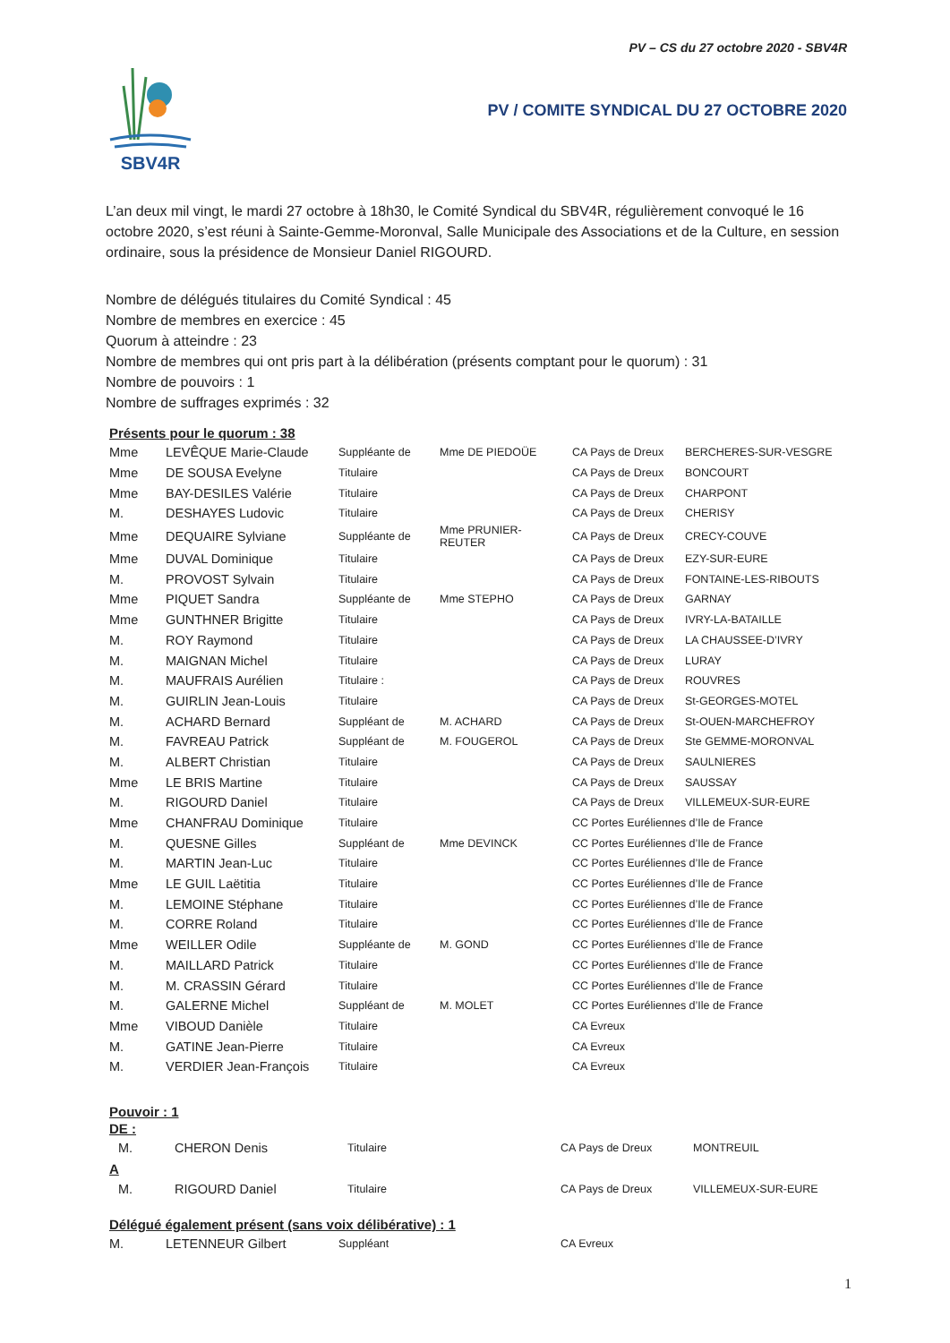PV – CS du 27 octobre 2020 - SBV4R
SBV4R
PV / COMITE SYNDICAL DU 27 OCTOBRE 2020
L’an deux mil vingt, le mardi 27 octobre à 18h30, le Comité Syndical du SBV4R, régulièrement convoqué le 16 octobre 2020, s’est réuni à Sainte-Gemme-Moronval, Salle Municipale des Associations et de la Culture, en session ordinaire, sous la présidence de Monsieur Daniel RIGOURD.
Nombre de délégués titulaires du Comité Syndical : 45
Nombre de membres en exercice : 45
Quorum à atteindre : 23
Nombre de membres qui ont pris part à la délibération (présents comptant pour le quorum) : 31
Nombre de pouvoirs : 1
Nombre de suffrages exprimés : 32
Présents pour le quorum : 38
| Mme | LEVÊQUE Marie-Claude | Suppléante de | Mme DE PIEDOÜE | CA Pays de Dreux | BERCHERES-SUR-VESGRE |
| Mme | DE SOUSA Evelyne | Titulaire | | CA Pays de Dreux | BONCOURT |
| Mme | BAY-DESILES Valérie | Titulaire | | CA Pays de Dreux | CHARPONT |
| M. | DESHAYES Ludovic | Titulaire | | CA Pays de Dreux | CHERISY |
| Mme | DEQUAIRE Sylviane | Suppléante de | Mme PRUNIER-REUTER | CA Pays de Dreux | CRECY-COUVE |
| Mme | DUVAL Dominique | Titulaire | | CA Pays de Dreux | EZY-SUR-EURE |
| M. | PROVOST Sylvain | Titulaire | | CA Pays de Dreux | FONTAINE-LES-RIBOUTS |
| Mme | PIQUET Sandra | Suppléante de | Mme STEPHO | CA Pays de Dreux | GARNAY |
| Mme | GUNTHNER Brigitte | Titulaire | | CA Pays de Dreux | IVRY-LA-BATAILLE |
| M. | ROY Raymond | Titulaire | | CA Pays de Dreux | LA CHAUSSEE-D’IVRY |
| M. | MAIGNAN Michel | Titulaire | | CA Pays de Dreux | LURAY |
| M. | MAUFRAIS Aurélien | Titulaire : | | CA Pays de Dreux | ROUVRES |
| M. | GUIRLIN Jean-Louis | Titulaire | | CA Pays de Dreux | St-GEORGES-MOTEL |
| M. | ACHARD Bernard | Suppléant de | M. ACHARD | CA Pays de Dreux | St-OUEN-MARCHEFROY |
| M. | FAVREAU Patrick | Suppléant de | M. FOUGEROL | CA Pays de Dreux | Ste GEMME-MORONVAL |
| M. | ALBERT Christian | Titulaire | | CA Pays de Dreux | SAULNIERES |
| Mme | LE BRIS Martine | Titulaire | | CA Pays de Dreux | SAUSSAY |
| M. | RIGOURD Daniel | Titulaire | | CA Pays de Dreux | VILLEMEUX-SUR-EURE |
| Mme | CHANFRAU Dominique | Titulaire | | CC Portes Euréliennes d’Ile de France | |
| M. | QUESNE Gilles | Suppléant de | Mme DEVINCK | CC Portes Euréliennes d’Ile de France | |
| M. | MARTIN Jean-Luc | Titulaire | | CC Portes Euréliennes d’Ile de France | |
| Mme | LE GUIL Laëtitia | Titulaire | | CC Portes Euréliennes d’Ile de France | |
| M. | LEMOINE Stéphane | Titulaire | | CC Portes Euréliennes d’Ile de France | |
| M. | CORRE Roland | Titulaire | | CC Portes Euréliennes d’Ile de France | |
| Mme | WEILLER Odile | Suppléante de | M. GOND | CC Portes Euréliennes d’Ile de France | |
| M. | MAILLARD Patrick | Titulaire | | CC Portes Euréliennes d’Ile de France | |
| M. | M. CRASSIN Gérard | Titulaire | | CC Portes Euréliennes d’Ile de France | |
| M. | GALERNE Michel | Suppléant de | M. MOLET | CC Portes Euréliennes d’Ile de France | |
| Mme | VIBOUD Danièle | Titulaire | | CA Evreux | |
| M. | GATINE Jean-Pierre | Titulaire | | CA Evreux | |
| M. | VERDIER Jean-François | Titulaire | | CA Evreux | |
Pouvoir : 1
DE :
| M. | CHERON Denis | Titulaire | CA Pays de Dreux | MONTREUIL |
A
| M. | RIGOURD Daniel | Titulaire | CA Pays de Dreux | VILLEMEUX-SUR-EURE |
Délégué également présent (sans voix délibérative) : 1
| M. | LETENNEUR Gilbert | Suppléant | CA Evreux |
1